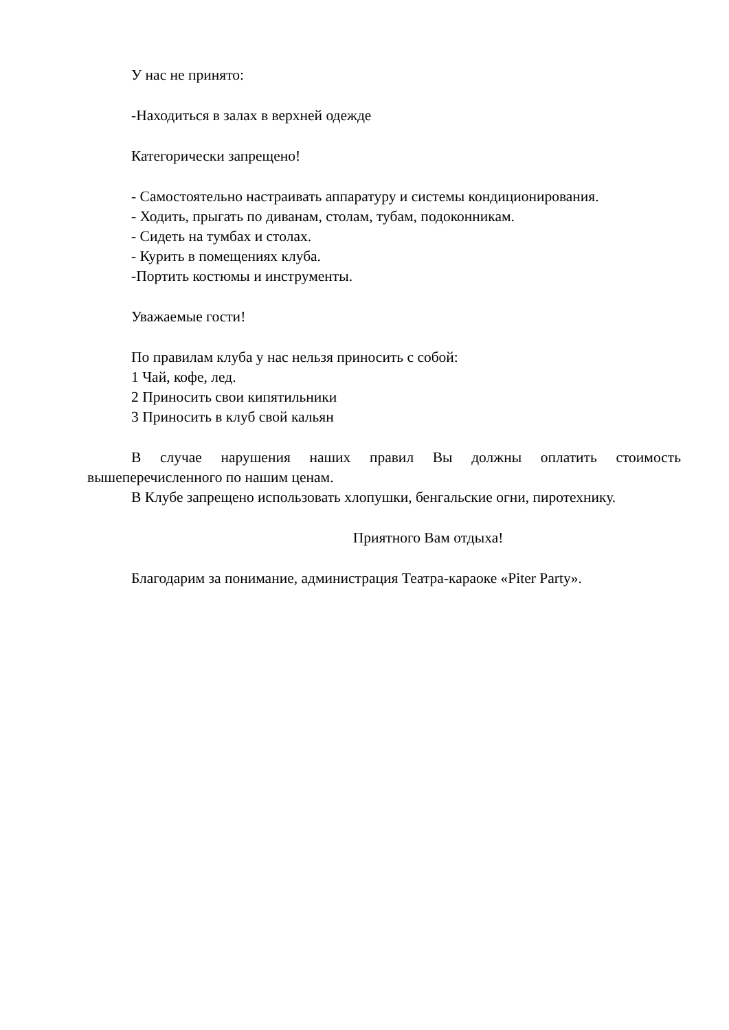У нас не принято:
-Находиться в залах в верхней одежде
Категорически запрещено!
- Самостоятельно настраивать аппаратуру и системы кондиционирования.
- Ходить, прыгать по диванам, столам, тубам, подоконникам.
- Сидеть на тумбах и столах.
- Курить в помещениях клуба.
-Портить костюмы и инструменты.
Уважаемые гости!
По правилам клуба у нас нельзя приносить с собой:
1 Чай, кофе, лед.
2 Приносить свои кипятильники
3 Приносить в клуб свой кальян
В случае нарушения наших правил Вы должны оплатить стоимость вышеперечисленного по нашим ценам.
В Клубе запрещено использовать хлопушки, бенгальские огни, пиротехнику.
Приятного Вам отдыха!
Благодарим за понимание, администрация Театра-караоке «Piter Party».